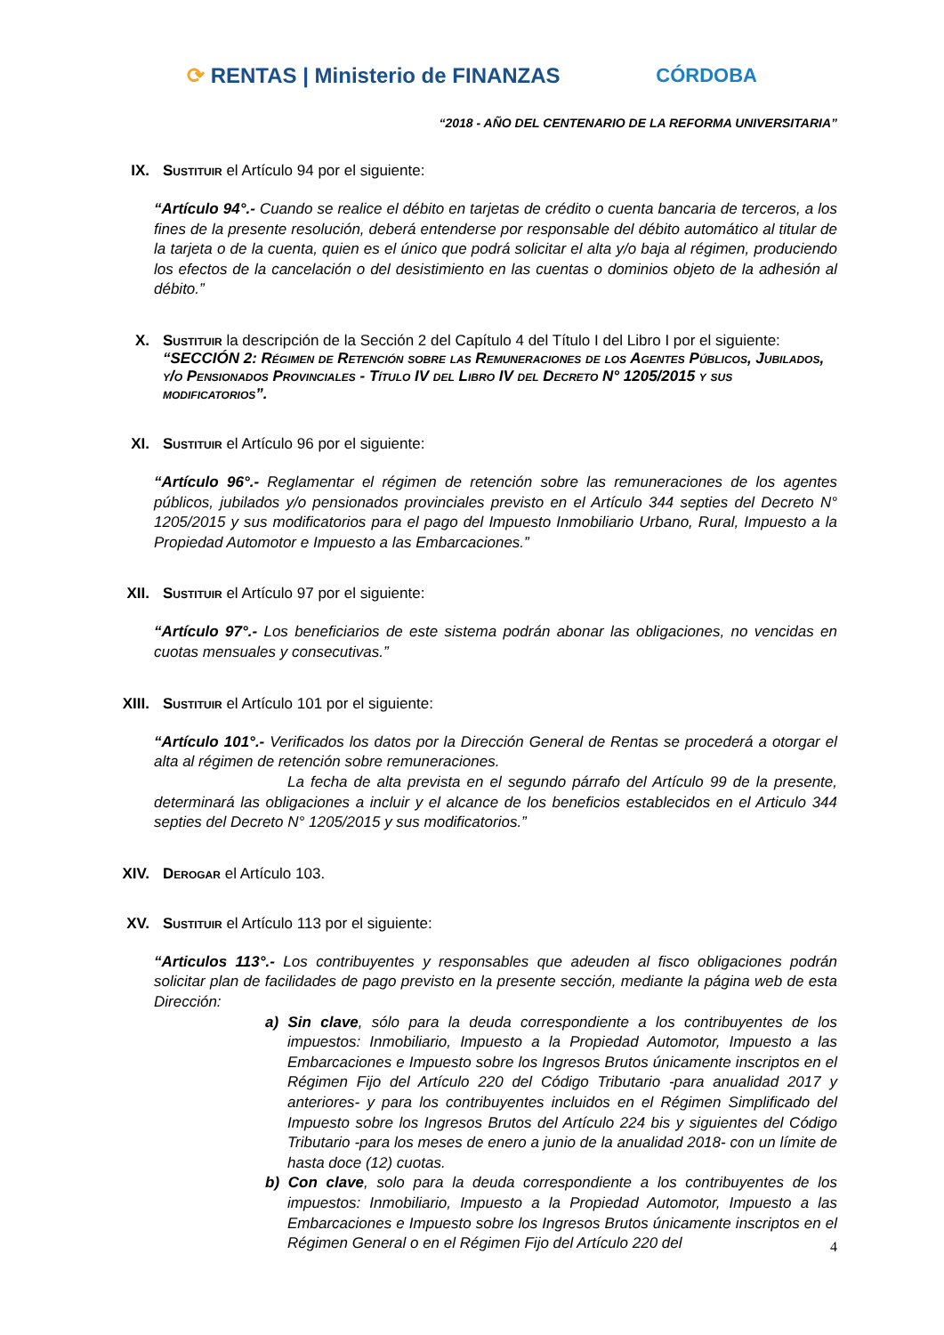⟳ RENTAS | Ministerio de FINANZAS
CÓRDOBA
“2018 - AÑO DEL CENTENARIO DE LA REFORMA UNIVERSITARIA”
IX. Sustituir el Artículo 94 por el siguiente:
“Artículo 94°.- Cuando se realice el débito en tarjetas de crédito o cuenta bancaria de terceros, a los fines de la presente resolución, deberá entenderse por responsable del débito automático al titular de la tarjeta o de la cuenta, quien es el único que podrá solicitar el alta y/o baja al régimen, produciendo los efectos de la cancelación o del desistimiento en las cuentas o dominios objeto de la adhesión al débito.”
X. Sustituir la descripción de la Sección 2 del Capítulo 4 del Título I del Libro I por el siguiente: “SECCIÓN 2: Régimen de Retención sobre las Remuneraciones de los Agentes Públicos, Jubilados, y/o Pensionados Provinciales - Título IV del Libro IV del Decreto N° 1205/2015 y sus modificatorios”.
XI. Sustituir el Artículo 96 por el siguiente:
“Artículo 96°.- Reglamentar el régimen de retención sobre las remuneraciones de los agentes públicos, jubilados y/o pensionados provinciales previsto en el Artículo 344 septies del Decreto N° 1205/2015 y sus modificatorios para el pago del Impuesto Inmobiliario Urbano, Rural, Impuesto a la Propiedad Automotor e Impuesto a las Embarcaciones.”
XII. Sustituir el Artículo 97 por el siguiente:
“Artículo 97°.- Los beneficiarios de este sistema podrán abonar las obligaciones, no vencidas en cuotas mensuales y consecutivas.”
XIII. Sustituir el Artículo 101 por el siguiente:
“Artículo 101°.- Verificados los datos por la Dirección General de Rentas se procederá a otorgar el alta al régimen de retención sobre remuneraciones.
La fecha de alta prevista en el segundo párrafo del Artículo 99 de la presente, determinará las obligaciones a incluir y el alcance de los beneficios establecidos en el Articulo 344 septies del Decreto N° 1205/2015 y sus modificatorios.”
XIV. Derogar el Artículo 103.
XV. Sustituir el Artículo 113 por el siguiente:
“Articulos 113°.- Los contribuyentes y responsables que adeuden al fisco obligaciones podrán solicitar plan de facilidades de pago previsto en la presente sección, mediante la página web de esta Dirección:
a) Sin clave, sólo para la deuda correspondiente a los contribuyentes de los impuestos: Inmobiliario, Impuesto a la Propiedad Automotor, Impuesto a las Embarcaciones e Impuesto sobre los Ingresos Brutos únicamente inscriptos en el Régimen Fijo del Artículo 220 del Código Tributario -para anualidad 2017 y anteriores- y para los contribuyentes incluidos en el Régimen Simplificado del Impuesto sobre los Ingresos Brutos del Artículo 224 bis y siguientes del Código Tributario -para los meses de enero a junio de la anualidad 2018- con un límite de hasta doce (12) cuotas.
b) Con clave, solo para la deuda correspondiente a los contribuyentes de los impuestos: Inmobiliario, Impuesto a la Propiedad Automotor, Impuesto a las Embarcaciones e Impuesto sobre los Ingresos Brutos únicamente inscriptos en el Régimen General o en el Régimen Fijo del Artículo 220 del
4